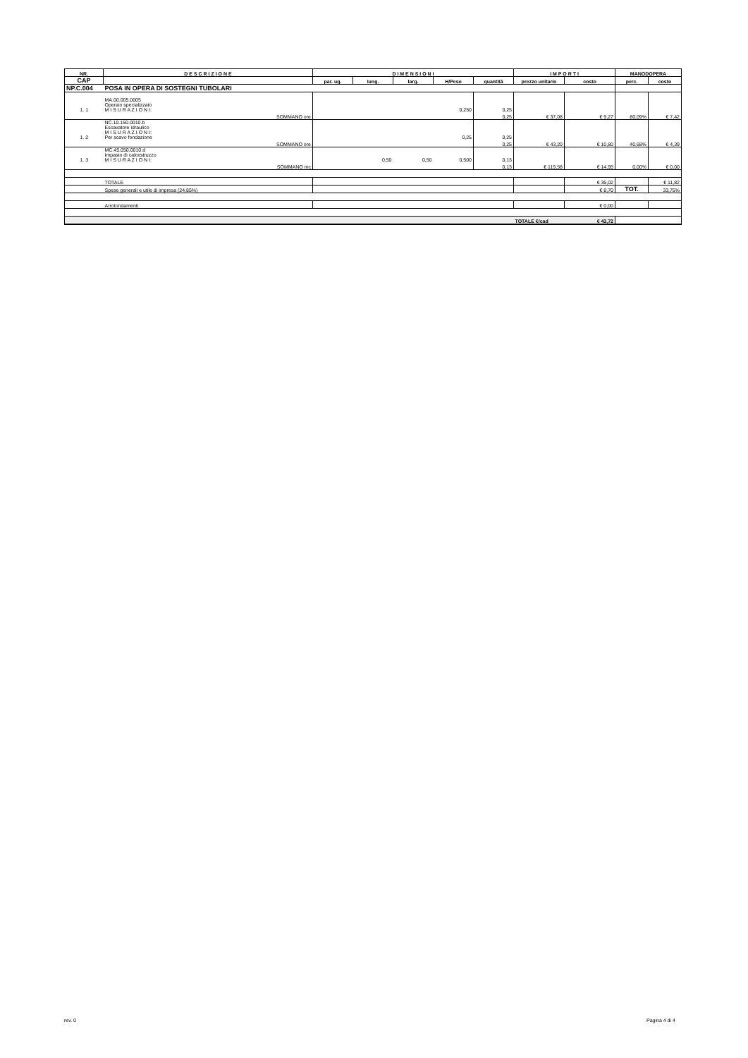| NR. | D E S C R I Z I O N E | D I M E N S I O N I | | | | | I M P O R T I | | MANODOPERA | |
| --- | --- | --- | --- | --- | --- | --- | --- | --- | --- | --- |
| CAP | | par. ug. | lung. | larg. | H/Peso | quantità | prezzo unitario | costo | perc. | costo |
| NP.C.004 | POSA IN OPERA DI SOSTEGNI TUBOLARI | | | | | | | | | |
| 1. 1 | MA.00.005.0005 Operaio specializzato M I S U R A Z I O N I: | 0,250 | | | | 0,25 | | | | |
| | SOMMANO ore | | | | | 0,25 | € 37,08 | € 9,27 | 80,09% | € 7,42 |
| 1. 2 | NC.10.150.0010.b Escavatore idraulico M I S U R A Z I O N I: Per scavo fondazione | 0,25 | | | | 0,25 | | | | |
| | SOMMANO ore | | | | | 0,25 | € 43,20 | € 10,80 | 40,68% | € 4,39 |
| 1. 3 | MC.45.050.0010.d Impasto di calcestruzzo M I S U R A Z I O N I: | | 0,50 | 0,50 | 0,500 | 0,13 | | | | |
| | SOMMANO mc | | | | | 0,13 | € 119,58 | € 14,95 | 0,00% | € 0,00 |
| | TOTALE | | | | | | | € 35,02 | | € 11,82 |
| | Spese generali e utile di impresa (24,85%) | | | | | | | € 8,70 | TOT. | 33,75% |
| | Arrotondamenti | | | | | | | € 0,00 | | |
| | | | | | | | TOTALE €/cad | € 43,72 | | |
rev. 0 Pagina 4 di 4